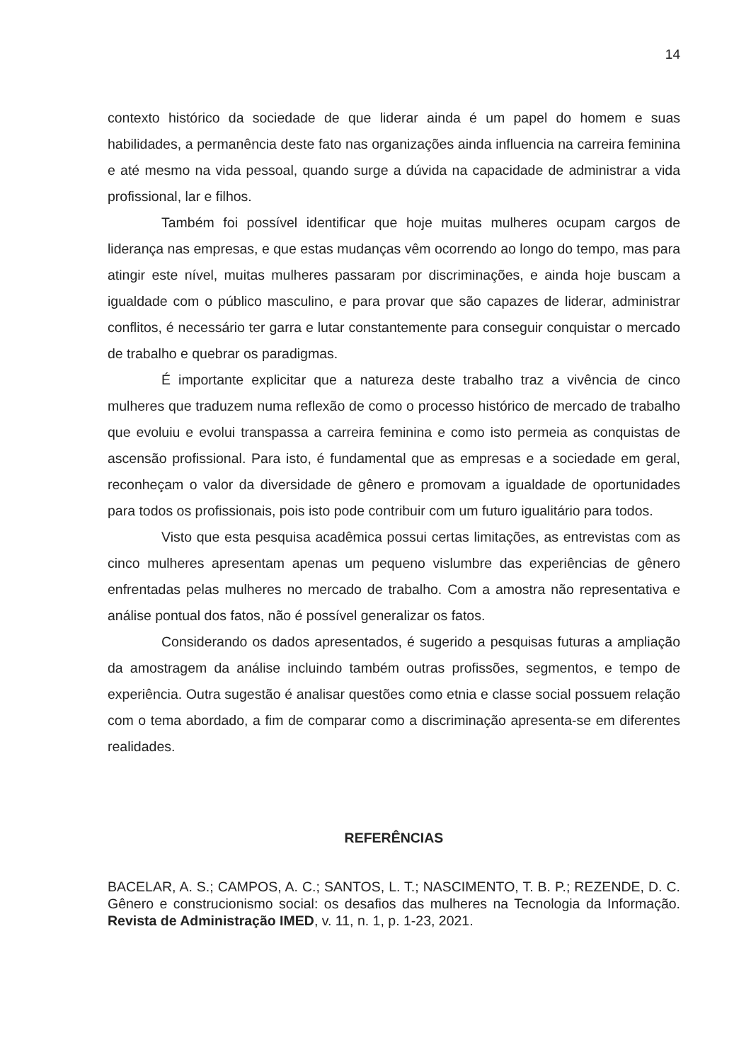14
contexto histórico da sociedade de que liderar ainda é um papel do homem e suas habilidades, a permanência deste fato nas organizações ainda influencia na carreira feminina e até mesmo na vida pessoal, quando surge a dúvida na capacidade de administrar a vida profissional, lar e filhos.
Também foi possível identificar que hoje muitas mulheres ocupam cargos de liderança nas empresas, e que estas mudanças vêm ocorrendo ao longo do tempo, mas para atingir este nível, muitas mulheres passaram por discriminações, e ainda hoje buscam a igualdade com o público masculino, e para provar que são capazes de liderar, administrar conflitos, é necessário ter garra e lutar constantemente para conseguir conquistar o mercado de trabalho e quebrar os paradigmas.
É importante explicitar que a natureza deste trabalho traz a vivência de cinco mulheres que traduzem numa reflexão de como o processo histórico de mercado de trabalho que evoluiu e evolui transpassa a carreira feminina e como isto permeia as conquistas de ascensão profissional. Para isto, é fundamental que as empresas e a sociedade em geral, reconheçam o valor da diversidade de gênero e promovam a igualdade de oportunidades para todos os profissionais, pois isto pode contribuir com um futuro igualitário para todos.
Visto que esta pesquisa acadêmica possui certas limitações, as entrevistas com as cinco mulheres apresentam apenas um pequeno vislumbre das experiências de gênero enfrentadas pelas mulheres no mercado de trabalho. Com a amostra não representativa e análise pontual dos fatos, não é possível generalizar os fatos.
Considerando os dados apresentados, é sugerido a pesquisas futuras a ampliação da amostragem da análise incluindo também outras profissões, segmentos, e tempo de experiência. Outra sugestão é analisar questões como etnia e classe social possuem relação com o tema abordado, a fim de comparar como a discriminação apresenta-se em diferentes realidades.
REFERÊNCIAS
BACELAR, A. S.; CAMPOS, A. C.; SANTOS, L. T.; NASCIMENTO, T. B. P.; REZENDE, D. C. Gênero e construcionismo social: os desafios das mulheres na Tecnologia da Informação. Revista de Administração IMED, v. 11, n. 1, p. 1-23, 2021.